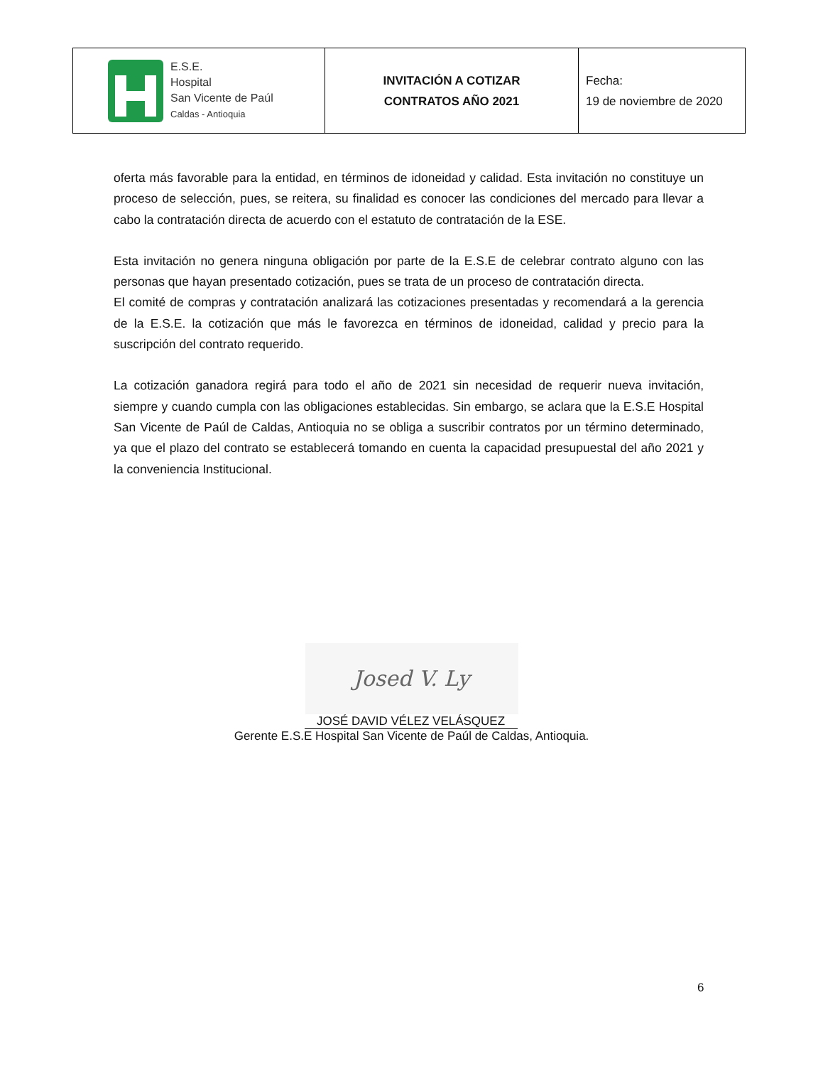| E.S.E. Hospital San Vicente de Paúl Caldas - Antioquia | INVITACIÓN A COTIZAR CONTRATOS AÑO 2021 | Fecha: 19 de noviembre de 2020 |
oferta más favorable para la entidad, en términos de idoneidad y calidad. Esta invitación no constituye un proceso de selección, pues, se reitera, su finalidad es conocer las condiciones del mercado para llevar a cabo la contratación directa de acuerdo con el estatuto de contratación de la ESE.
Esta invitación no genera ninguna obligación por parte de la E.S.E de celebrar contrato alguno con las personas que hayan presentado cotización, pues se trata de un proceso de contratación directa.
El comité de compras y contratación analizará las cotizaciones presentadas y recomendará a la gerencia de la E.S.E. la cotización que más le favorezca en términos de idoneidad, calidad y precio para la suscripción del contrato requerido.
La cotización ganadora regirá para todo el año de 2021 sin necesidad de requerir nueva invitación, siempre y cuando cumpla con las obligaciones establecidas. Sin embargo, se aclara que la E.S.E Hospital San Vicente de Paúl de Caldas, Antioquia no se obliga a suscribir contratos por un término determinado, ya que el plazo del contrato se establecerá tomando en cuenta la capacidad presupuestal del año 2021 y la conveniencia Institucional.
Josed V. Ly
JOSÉ DAVID VÉLEZ VELÁSQUEZ
Gerente E.S.E Hospital San Vicente de Paúl de Caldas, Antioquia.
6